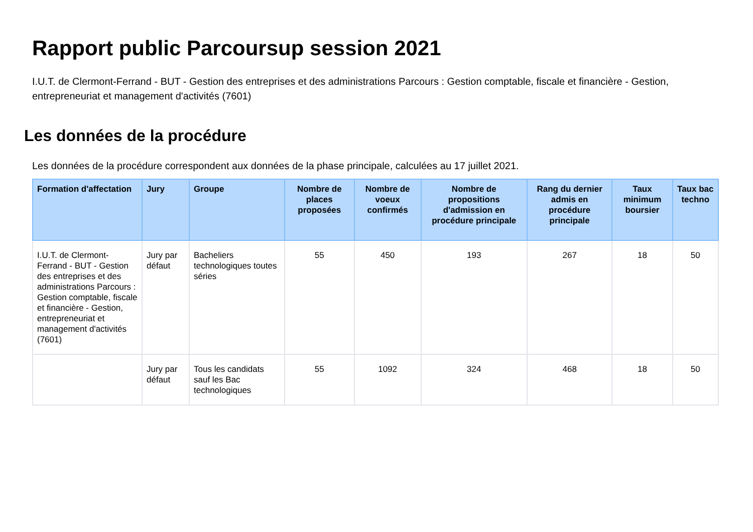Rapport public Parcoursup session 2021
I.U.T. de Clermont-Ferrand - BUT - Gestion des entreprises et des administrations Parcours : Gestion comptable, fiscale et financière - Gestion, entrepreneuriat et management d'activités (7601)
Les données de la procédure
Les données de la procédure correspondent aux données de la phase principale, calculées au 17 juillet 2021.
| Formation d'affectation | Jury | Groupe | Nombre de places proposées | Nombre de voeux confirmés | Nombre de propositions d'admission en procédure principale | Rang du dernier admis en procédure principale | Taux minimum boursier | Taux bac techno |
| --- | --- | --- | --- | --- | --- | --- | --- | --- |
| I.U.T. de Clermont-Ferrand - BUT - Gestion des entreprises et des administrations Parcours : Gestion comptable, fiscale et financière - Gestion, entrepreneuriat et management d'activités (7601) | Jury par défaut | Bacheliers technologiques toutes séries | 55 | 450 | 193 | 267 | 18 | 50 |
| | Jury par défaut | Tous les candidats sauf les Bac technologiques | 55 | 1092 | 324 | 468 | 18 | 50 |